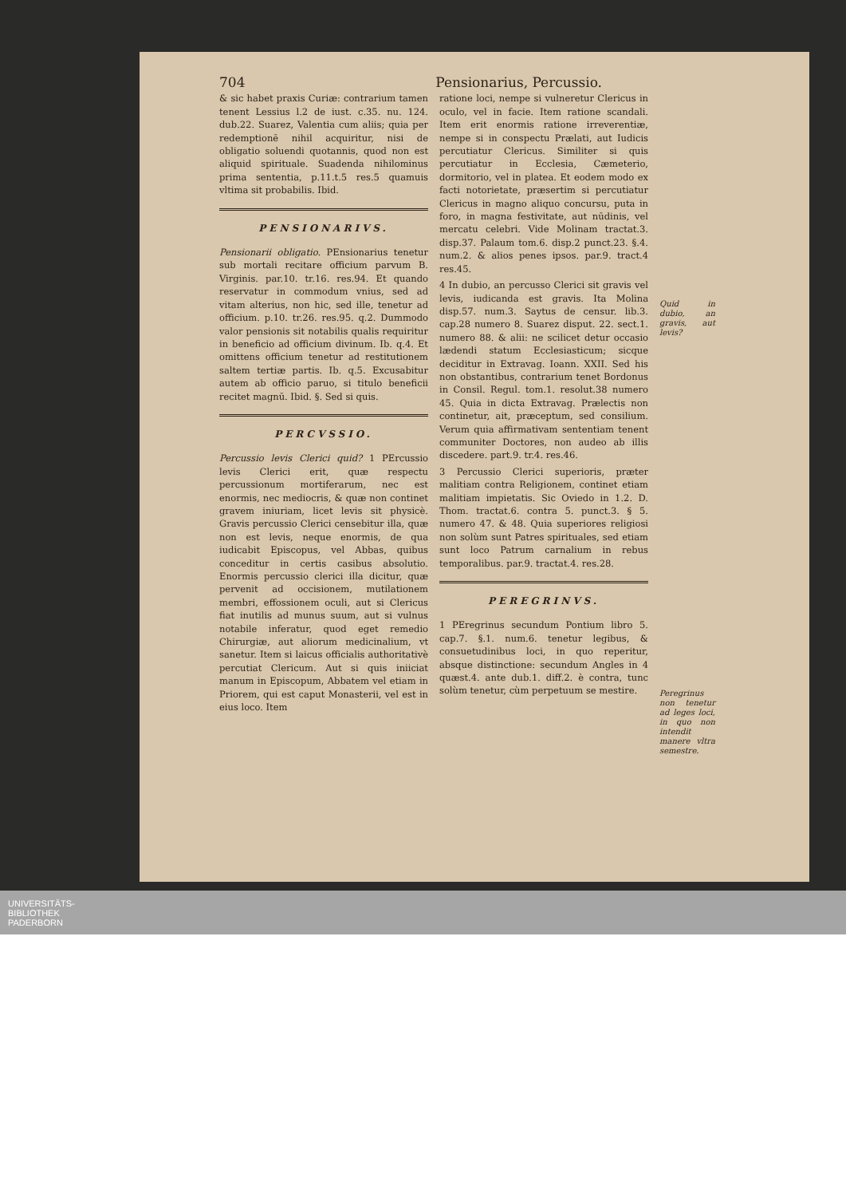704 Pensionarius, Percussio.
& sic habet praxis Curiæ: contrarium tamen tenent Lessius l.2 de iust. c.35. nu. 124. dub.22. Suarez, Valentia cum aliis; quia per redemptionē nihil acquiritur, nisi de obligatio soluendi quotannis, quod non est aliquid spirituale. Suadenda nihilominus prima sententia, p.11.t.5 res.5 quamuis vltima sit probabilis. Ibid.
PENSIONARIVS.
Pensionarii obligatio. PEnsionarius tenetur sub mortali recitare officium parvum B. Virginis. par.10. tr.16. res.94. Et quando reservatur in commodum vnius, sed ad vitam alterius, non hic, sed ille, tenetur ad officium. p.10. tr.26. res.95. q.2. Dummodo valor pensionis sit notabilis qualis requiritur in beneficio ad officium divinum. Ib. q.4. Et omittens officium tenetur ad restitutionem saltem tertiæ partis. Ib. q.5. Excusabitur autem ab officio paruo, si titulo beneficii recitet magnū. Ibid. §. Sed si quis.
PERCVSSIO.
Percussio levis Clerici quid? 1 PErcussio levis Clerici erit, quæ respectu percussionum mortiferarum, nec est enormis, nec mediocris, & quæ non continet gravem iniuriam, licet levis sit physicè. Gravis percussio Clerici censebitur illa, quæ non est levis, neque enormis, de qua iudicabit Episcopus, vel Abbas, quibus conceditur in certis casibus absolutio. Enormis percussio clerici illa dicitur, quæ pervenit ad occisionem, mutilationem membri, effossionem oculi, aut si Clericus fiat inutilis ad munus suum, aut si vulnus notabile inferatur, quod eget remedio Chirurgiæ, aut aliorum medicinalium, vt sanetur. Item si laicus officialis authoritativè percutiat Clericum. Aut si quis iniiciat manum in Episcopum, Abbatem vel etiam in Priorem, qui est caput Monasterii, vel est in eius loco. Item
ratione loci, nempe si vulneretur Clericus in oculo, vel in facie. Item ratione scandali. Item erit enormis ratione irreverentiæ, nempe si in conspectu Prælati, aut Iudicis percutiatur Clericus. Similiter si quis percutiatur in Ecclesia, Cæmeterio, dormitorio, vel in platea. Et eodem modo ex facti notorietate, præsertim si percutiatur Clericus in magno aliquo concursu, puta in foro, in magna festivitate, aut nūdinis, vel mercatu celebri. Vide Molinam tractat.3. disp.37. Palaum tom.6. disp.2 punct.23. §.4. num.2. & alios penes ipsos. par.9. tract.4 res.45.
4 In dubio, an percusso Clerici sit gravis vel levis, iudicanda est gravis. Ita Molina disp.57. num.3. Saytus de censur. lib.3. cap.28 numero 8. Suarez disput. 22. sect.1. numero 88. & alii: ne scilicet detur occasio lædendi statum Ecclesiasticum; sicque deciditur in Extravag. Ioann. XXII. Sed his non obstantibus, contrarium tenet Bordonus in Consil. Regul. tom.1. resolut.38 numero 45. Quia in dicta Extravag. Prælectis non continetur, ait, præceptum, sed consilium. Verum quia affirmativam sententiam tenent communiter Doctores, non audeo ab illis discedere. part.9. tr.4. res.46.
3 Percussio Clerici superioris, præter malitiam contra Religionem, continet etiam malitiam impietatis. Sic Oviedo in 1.2. D. Thom. tractat.6. contra 5. punct.3. § 5. numero 47. & 48. Quia superiores religiosi non solùm sunt Patres spirituales, sed etiam sunt loco Patrum carnalium in rebus temporalibus. par.9. tractat.4. res.28.
PEREGRINVS.
1 PEregrinus secundum Pontium libro 5. cap.7. §.1. num.6. tenetur legibus, & consuetudinibus loci, in quo reperitur, absque distinctione: secundum Angles in 4 quæst.4. ante dub.1. diff.2. è contra, tunc solùm tenetur, cùm perpetuum se mestire.
Quid in dubio, an gravis, aut levis?
Peregrinus non tenetur ad leges loci, in quo non intendit manere vltra semestre.
UNIVERSITÄTS-
BIBLIOTHEK
PADERBORN